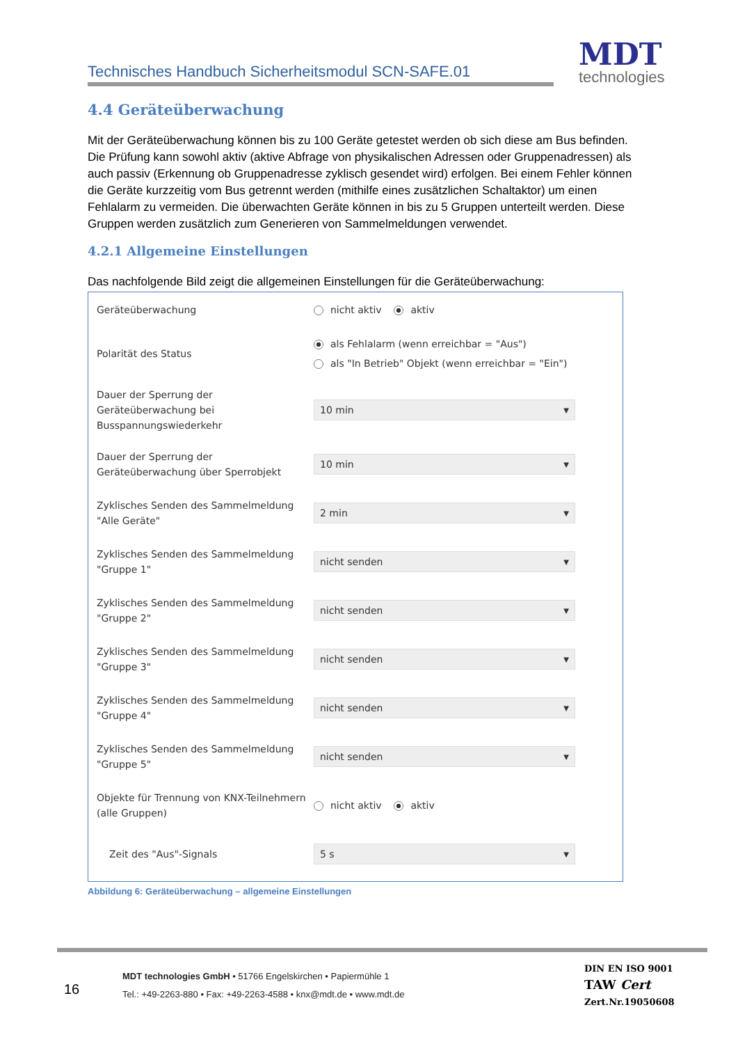Technisches Handbuch Sicherheitsmodul SCN-SAFE.01
MDT
technologies
4.4 Geräteüberwachung
Mit der Geräteüberwachung können bis zu 100 Geräte getestet werden ob sich diese am Bus befinden. Die Prüfung kann sowohl aktiv (aktive Abfrage von physikalischen Adressen oder Gruppenadressen) als auch passiv (Erkennung ob Gruppenadresse zyklisch gesendet wird) erfolgen. Bei einem Fehler können die Geräte kurzzeitig vom Bus getrennt werden (mithilfe eines zusätzlichen Schaltaktor) um einen Fehlalarm zu vermeiden. Die überwachten Geräte können in bis zu 5 Gruppen unterteilt werden. Diese Gruppen werden zusätzlich zum Generieren von Sammelmeldungen verwendet.
4.2.1 Allgemeine Einstellungen
Das nachfolgende Bild zeigt die allgemeinen Einstellungen für die Geräteüberwachung:
Geräteüberwachung
nicht aktiv aktiv
Polarität des Status
als Fehlalarm (wenn erreichbar = "Aus")
als "In Betrieb" Objekt (wenn erreichbar = "Ein")
Dauer der Sperrung der Geräteüberwachung bei Busspannungswiederkehr
10 min ▼
Dauer der Sperrung der Geräteüberwachung über Sperrobjekt
10 min ▼
Zyklisches Senden des Sammelmeldung "Alle Geräte"
2 min ▼
Zyklisches Senden des Sammelmeldung "Gruppe 1"
nicht senden ▼
Zyklisches Senden des Sammelmeldung "Gruppe 2"
nicht senden ▼
Zyklisches Senden des Sammelmeldung "Gruppe 3"
nicht senden ▼
Zyklisches Senden des Sammelmeldung "Gruppe 4"
nicht senden ▼
Zyklisches Senden des Sammelmeldung "Gruppe 5"
nicht senden ▼
Objekte für Trennung von KNX-Teilnehmern (alle Gruppen)
nicht aktiv aktiv
Zeit des "Aus"-Signals
5 s ▼
Abbildung 6: Geräteüberwachung – allgemeine Einstellungen
16
MDT technologies GmbH • 51766 Engelskirchen • Papiermühle 1
Tel.: +49-2263-880 • Fax: +49-2263-4588 • knx@mdt.de • www.mdt.de
DIN EN ISO 9001
TAW Cert
Zert.Nr.19050608